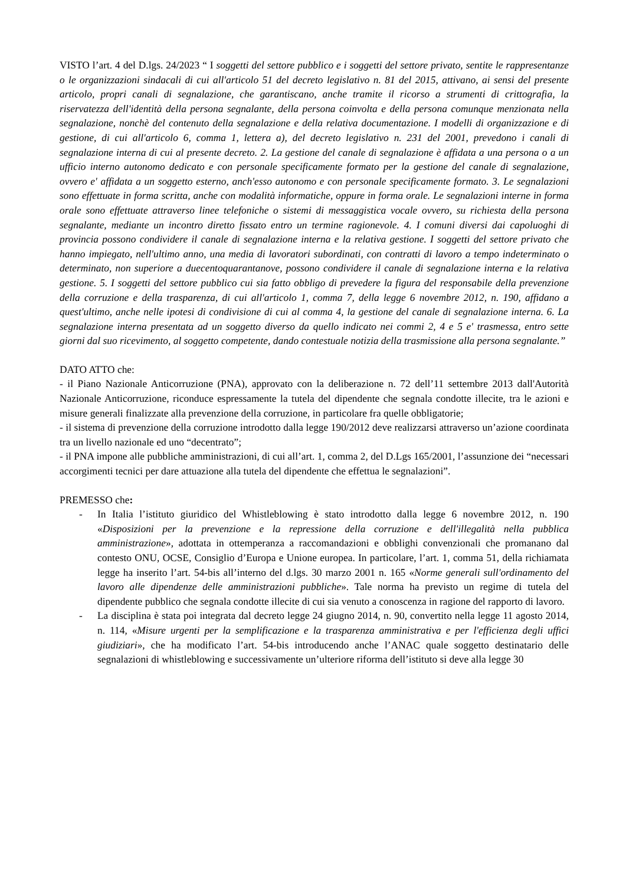VISTO l’art. 4 del D.lgs. 24/2023 “ I soggetti del settore pubblico e i soggetti del settore privato, sentite le rappresentanze o le organizzazioni sindacali di cui all'articolo 51 del decreto legislativo n. 81 del 2015, attivano, ai sensi del presente articolo, propri canali di segnalazione, che garantiscano, anche tramite il ricorso a strumenti di crittografia, la riservatezza dell'identità della persona segnalante, della persona coinvolta e della persona comunque menzionata nella segnalazione, nonchè del contenuto della segnalazione e della relativa documentazione. I modelli di organizzazione e di gestione, di cui all'articolo 6, comma 1, lettera a), del decreto legislativo n. 231 del 2001, prevedono i canali di segnalazione interna di cui al presente decreto. 2. La gestione del canale di segnalazione è affidata a una persona o a un ufficio interno autonomo dedicato e con personale specificamente formato per la gestione del canale di segnalazione, ovvero e' affidata a un soggetto esterno, anch'esso autonomo e con personale specificamente formato. 3. Le segnalazioni sono effettuate in forma scritta, anche con modalità informatiche, oppure in forma orale. Le segnalazioni interne in forma orale sono effettuate attraverso linee telefoniche o sistemi di messaggistica vocale ovvero, su richiesta della persona segnalante, mediante un incontro diretto fissato entro un termine ragionevole. 4. I comuni diversi dai capoluoghi di provincia possono condividere il canale di segnalazione interna e la relativa gestione. I soggetti del settore privato che hanno impiegato, nell'ultimo anno, una media di lavoratori subordinati, con contratti di lavoro a tempo indeterminato o determinato, non superiore a duecentoquarantanove, possono condividere il canale di segnalazione interna e la relativa gestione. 5. I soggetti del settore pubblico cui sia fatto obbligo di prevedere la figura del responsabile della prevenzione della corruzione e della trasparenza, di cui all'articolo 1, comma 7, della legge 6 novembre 2012, n. 190, affidano a quest'ultimo, anche nelle ipotesi di condivisione di cui al comma 4, la gestione del canale di segnalazione interna. 6. La segnalazione interna presentata ad un soggetto diverso da quello indicato nei commi 2, 4 e 5 e' trasmessa, entro sette giorni dal suo ricevimento, al soggetto competente, dando contestuale notizia della trasmissione alla persona segnalante.”
DATO ATTO che:
- il Piano Nazionale Anticorruzione (PNA), approvato con la deliberazione n. 72 dell’11 settembre 2013 dall'Autorità Nazionale Anticorruzione, riconduce espressamente la tutela del dipendente che segnala condotte illecite, tra le azioni e misure generali finalizzate alla prevenzione della corruzione, in particolare fra quelle obbligatorie;
- il sistema di prevenzione della corruzione introdotto dalla legge 190/2012 deve realizzarsi attraverso un’azione coordinata tra un livello nazionale ed uno “decentrato”;
- il PNA impone alle pubbliche amministrazioni, di cui all’art. 1, comma 2, del D.Lgs 165/2001, l’assunzione dei “necessari accorgimenti tecnici per dare attuazione alla tutela del dipendente che effettua le segnalazioni”.
PREMESSO che:
- In Italia l’istituto giuridico del Whistleblowing è stato introdotto dalla legge 6 novembre 2012, n. 190 «Disposizioni per la prevenzione e la repressione della corruzione e dell'illegalità nella pubblica amministrazione», adottata in ottemperanza a raccomandazioni e obblighi convenzionali che promanano dal contesto ONU, OCSE, Consiglio d’Europa e Unione europea. In particolare, l’art. 1, comma 51, della richiamata legge ha inserito l’art. 54-bis all’interno del d.lgs. 30 marzo 2001 n. 165 «Norme generali sull'ordinamento del lavoro alle dipendenze delle amministrazioni pubbliche». Tale norma ha previsto un regime di tutela del dipendente pubblico che segnala condotte illecite di cui sia venuto a conoscenza in ragione del rapporto di lavoro.
- La disciplina è stata poi integrata dal decreto legge 24 giugno 2014, n. 90, convertito nella legge 11 agosto 2014, n. 114, «Misure urgenti per la semplificazione e la trasparenza amministrativa e per l'efficienza degli uffici giudiziari», che ha modificato l’art. 54-bis introducendo anche l’ANAC quale soggetto destinatario delle segnalazioni di whistleblowing e successivamente un’ulteriore riforma dell’istituto si deve alla legge 30